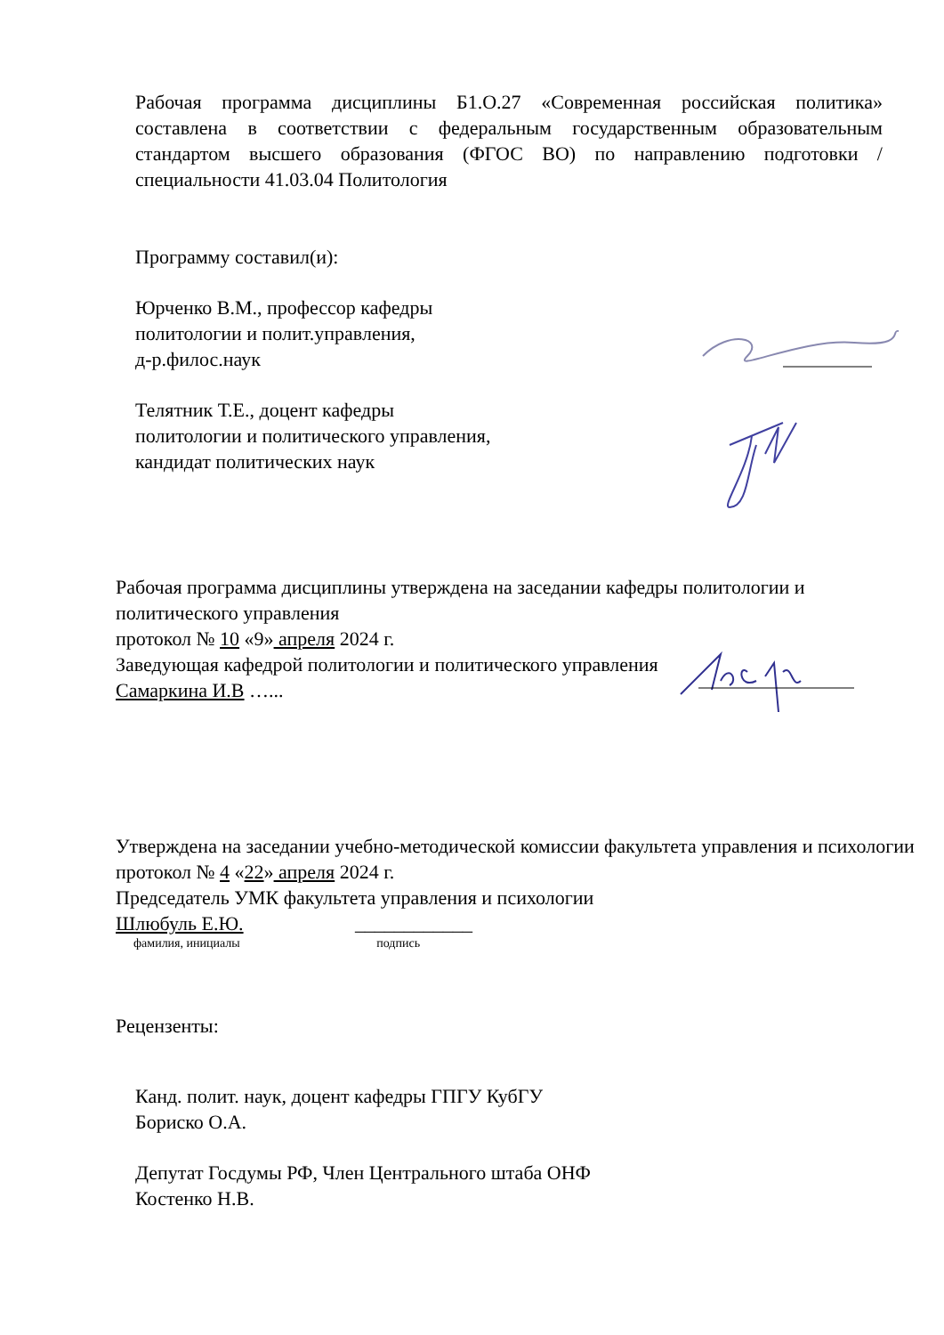Рабочая программа дисциплины Б1.О.27 «Современная российская политика» составлена в соответствии с федеральным государственным образовательным стандартом высшего образования (ФГОС ВО) по направлению подготовки / специальности 41.03.04 Политология
Программу составил(и):
Юрченко В.М., профессор кафедры
политологии и полит.управления,
д-р.филос.наук
Телятник Т.Е., доцент кафедры
политологии и политического управления,
кандидат политических наук
Рабочая программа дисциплины утверждена на заседании кафедры политологии и политического управления
протокол № 10 «9» апреля 2024 г.
Заведующая кафедрой политологии и политического управления
Самаркина И.В …...
Утверждена на заседании учебно-методической комиссии факультета управления и психологии
протокол № 4 «22» апреля 2024 г.
Председатель УМК факультета управления и психологии
Шлюбуль Е.Ю. ____________
фамилия, инициалы подпись
Рецензенты:
Канд. полит. наук, доцент кафедры ГПГУ КубГУ
Бориско О.А.
Депутат Госдумы РФ, Член Центрального штаба ОНФ
Костенко Н.В.